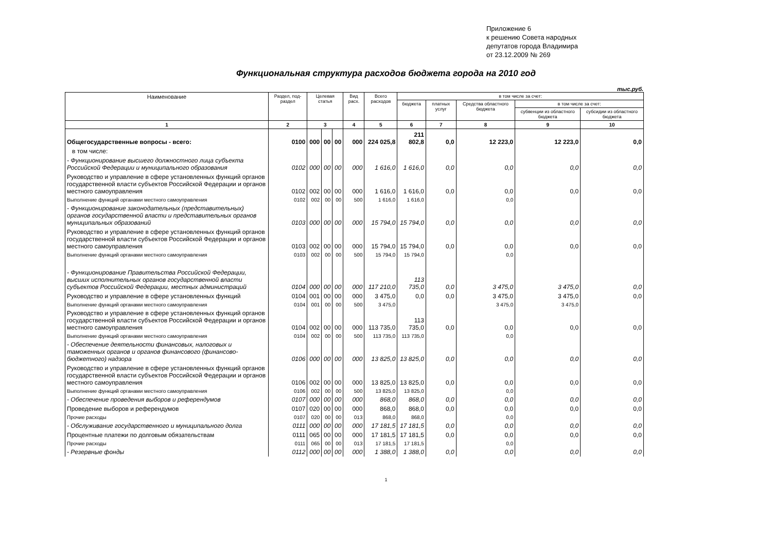Приложение 6
к решению Совета народных
депутатов города Владимира
от 23.12.2009 № 269
Функциональная структура расходов бюджета города на 2010 год
тыс.руб.
| Наименование | Раздел, под-раздел | Целевая статья | | | Вид расх. | Всего расходов | в том числе за счет: | | | | |
| --- | --- | --- | --- | --- | --- | --- | --- | --- | --- | --- | --- |
| | | | | | | | бюджета | платных услуг | Средства областного бюджета | в том числе за счет: | |
| | | | | | | | | | | субвенции из областного бюджета | субсидии из областного бюджета |
| 1 | 2 | 3 | | | 4 | 5 | 6 | 7 | 8 | 9 | 10 |
| Общегосударственные вопросы - всего: | 0100 | 000 | 00 | 00 | 000 | 224 025,8 | 211 802,8 | 0,0 | 12 223,0 | 12 223,0 | 0,0 |
| в том числе: | | | | | | | | | | | |
| - Функционирование высшего должностного лица субъекта Российской Федерации и муниципального образования | 0102 | 000 | 00 | 00 | 000 | 1 616,0 | 1 616,0 | 0,0 | 0,0 | 0,0 | 0,0 |
| Руководство и управление в сфере установленных функций органов государственной власти субъектов Российской Федерации и органов местного самоуправления | 0102 | 002 | 00 | 00 | 000 | 1 616,0 | 1 616,0 | 0,0 | 0,0 | 0,0 | 0,0 |
| Выполнение функций органами местного самоуправления | 0102 | 002 | 00 | 00 | 500 | 1 616,0 | 1 616,0 | | 0,0 | | |
| - Функционирование законодательных (представительных) органов государственной власти и представительных органов муниципальных образований | 0103 | 000 | 00 | 00 | 000 | 15 794,0 | 15 794,0 | 0,0 | 0,0 | 0,0 | 0,0 |
| Руководство и управление в сфере установленных функций органов государственной власти субъектов Российской Федерации и органов местного самоуправления | 0103 | 002 | 00 | 00 | 000 | 15 794,0 | 15 794,0 | 0,0 | 0,0 | 0,0 | 0,0 |
| Выполнение функций органами местного самоуправления | 0103 | 002 | 00 | 00 | 500 | 15 794,0 | 15 794,0 | | 0,0 | | |
| - Функционирование Правительства Российской Федерации, высших исполнительных органов государственной власти субъектов Российской Федерации, местных администраций | 0104 | 000 | 00 | 00 | 000 | 117 210,0 | 113 735,0 | 0,0 | 3 475,0 | 3 475,0 | 0,0 |
| Руководство и управление в сфере установленных функций | 0104 | 001 | 00 | 00 | 000 | 3 475,0 | 0,0 | 0,0 | 3 475,0 | 3 475,0 | 0,0 |
| Выполнение функций органами местного самоуправления | 0104 | 001 | 00 | 00 | 500 | 3 475,0 | | | 3 475,0 | 3 475,0 | |
| Руководство и управление в сфере установленных функций органов государственной власти субъектов Российской Федерации и органов местного самоуправления | 0104 | 002 | 00 | 00 | 000 | 113 735,0 | 113 735,0 | 0,0 | 0,0 | 0,0 | 0,0 |
| Выполнение функций органами местного самоуправления | 0104 | 002 | 00 | 00 | 500 | 113 735,0 | 113 735,0 | | 0,0 | | |
| - Обеспечение деятельности финансовых, налоговых и таможенных органов и органов финансового (финансово-бюджетного) надзора | 0106 | 000 | 00 | 00 | 000 | 13 825,0 | 13 825,0 | 0,0 | 0,0 | 0,0 | 0,0 |
| Руководство и управление в сфере установленных функций органов государственной власти субъектов Российской Федерации и органов местного самоуправления | 0106 | 002 | 00 | 00 | 000 | 13 825,0 | 13 825,0 | 0,0 | 0,0 | 0,0 | 0,0 |
| Выполнение функций органами местного самоуправления | 0106 | 002 | 00 | 00 | 500 | 13 825,0 | 13 825,0 | | 0,0 | | |
| - Обеспечение проведения выборов и референдумов | 0107 | 000 | 00 | 00 | 000 | 868,0 | 868,0 | 0,0 | 0,0 | 0,0 | 0,0 |
| Проведение выборов и референдумов | 0107 | 020 | 00 | 00 | 000 | 868,0 | 868,0 | 0,0 | 0,0 | 0,0 | 0,0 |
| Прочие расходы | 0107 | 020 | 00 | 00 | 013 | 868,0 | 868,0 | | 0,0 | | |
| - Обслуживание государственного и муниципального долга | 0111 | 000 | 00 | 00 | 000 | 17 181,5 | 17 181,5 | 0,0 | 0,0 | 0,0 | 0,0 |
| Процентные платежи по долговым обязательствам | 0111 | 065 | 00 | 00 | 000 | 17 181,5 | 17 181,5 | 0,0 | 0,0 | 0,0 | 0,0 |
| Прочие расходы | 0111 | 065 | 00 | 00 | 013 | 17 181,5 | 17 181,5 | | 0,0 | | |
| - Резервные фонды | 0112 | 000 | 00 | 00 | 000 | 1 388,0 | 1 388,0 | 0,0 | 0,0 | 0,0 | 0,0 |
1